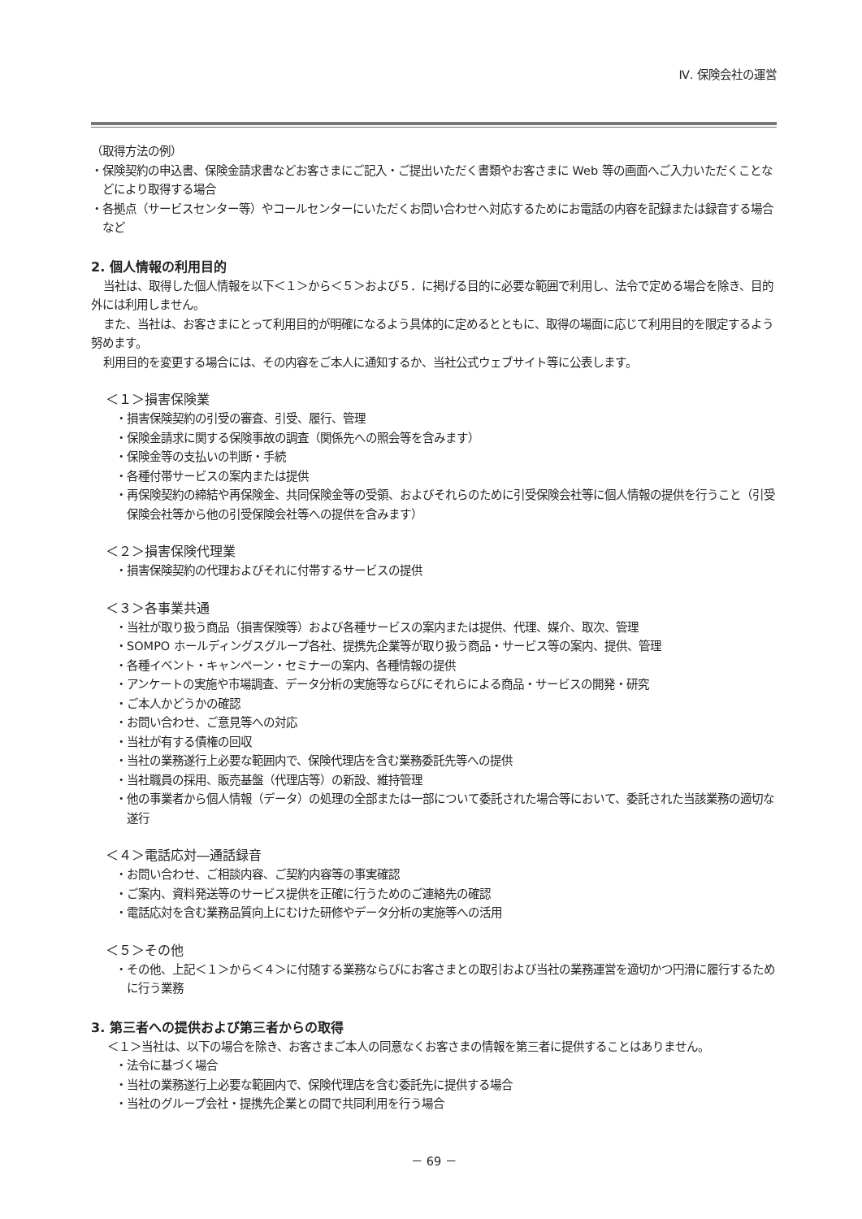Ⅳ. 保険会社の運営
（取得方法の例）
・保険契約の申込書、保険金請求書などお客さまにご記入・ご提出いただく書類やお客さまに Web 等の画面へご入力いただくことなどにより取得する場合
・各拠点（サービスセンター等）やコールセンターにいただくお問い合わせへ対応するためにお電話の内容を記録または録音する場合　など
2. 個人情報の利用目的
当社は、取得した個人情報を以下＜１＞から＜５＞および５．に掲げる目的に必要な範囲で利用し、法令で定める場合を除き、目的外には利用しません。
また、当社は、お客さまにとって利用目的が明確になるよう具体的に定めるとともに、取得の場面に応じて利用目的を限定するよう努めます。
利用目的を変更する場合には、その内容をご本人に通知するか、当社公式ウェブサイト等に公表します。
＜１＞損害保険業
・損害保険契約の引受の審査、引受、履行、管理
・保険金請求に関する保険事故の調査（関係先への照会等を含みます）
・保険金等の支払いの判断・手続
・各種付帯サービスの案内または提供
・再保険契約の締結や再保険金、共同保険金等の受領、およびそれらのために引受保険会社等に個人情報の提供を行うこと（引受保険会社等から他の引受保険会社等への提供を含みます）
＜２＞損害保険代理業
・損害保険契約の代理およびそれに付帯するサービスの提供
＜３＞各事業共通
・当社が取り扱う商品（損害保険等）および各種サービスの案内または提供、代理、媒介、取次、管理
・SOMPO ホールディングスグループ各社、提携先企業等が取り扱う商品・サービス等の案内、提供、管理
・各種イベント・キャンペーン・セミナーの案内、各種情報の提供
・アンケートの実施や市場調査、データ分析の実施等ならびにそれらによる商品・サービスの開発・研究
・ご本人かどうかの確認
・お問い合わせ、ご意見等への対応
・当社が有する債権の回収
・当社の業務遂行上必要な範囲内で、保険代理店を含む業務委託先等への提供
・当社職員の採用、販売基盤（代理店等）の新設、維持管理
・他の事業者から個人情報（データ）の処理の全部または一部について委託された場合等において、委託された当該業務の適切な遂行
＜４＞電話応対―通話録音
・お問い合わせ、ご相談内容、ご契約内容等の事実確認
・ご案内、資料発送等のサービス提供を正確に行うためのご連絡先の確認
・電話応対を含む業務品質向上にむけた研修やデータ分析の実施等への活用
＜５＞その他
・その他、上記＜１＞から＜４＞に付随する業務ならびにお客さまとの取引および当社の業務運営を適切かつ円滑に履行するために行う業務
3. 第三者への提供および第三者からの取得
＜１＞当社は、以下の場合を除き、お客さまご本人の同意なくお客さまの情報を第三者に提供することはありません。
・法令に基づく場合
・当社の業務遂行上必要な範囲内で、保険代理店を含む委託先に提供する場合
・当社のグループ会社・提携先企業との間で共同利用を行う場合
－ 69 －